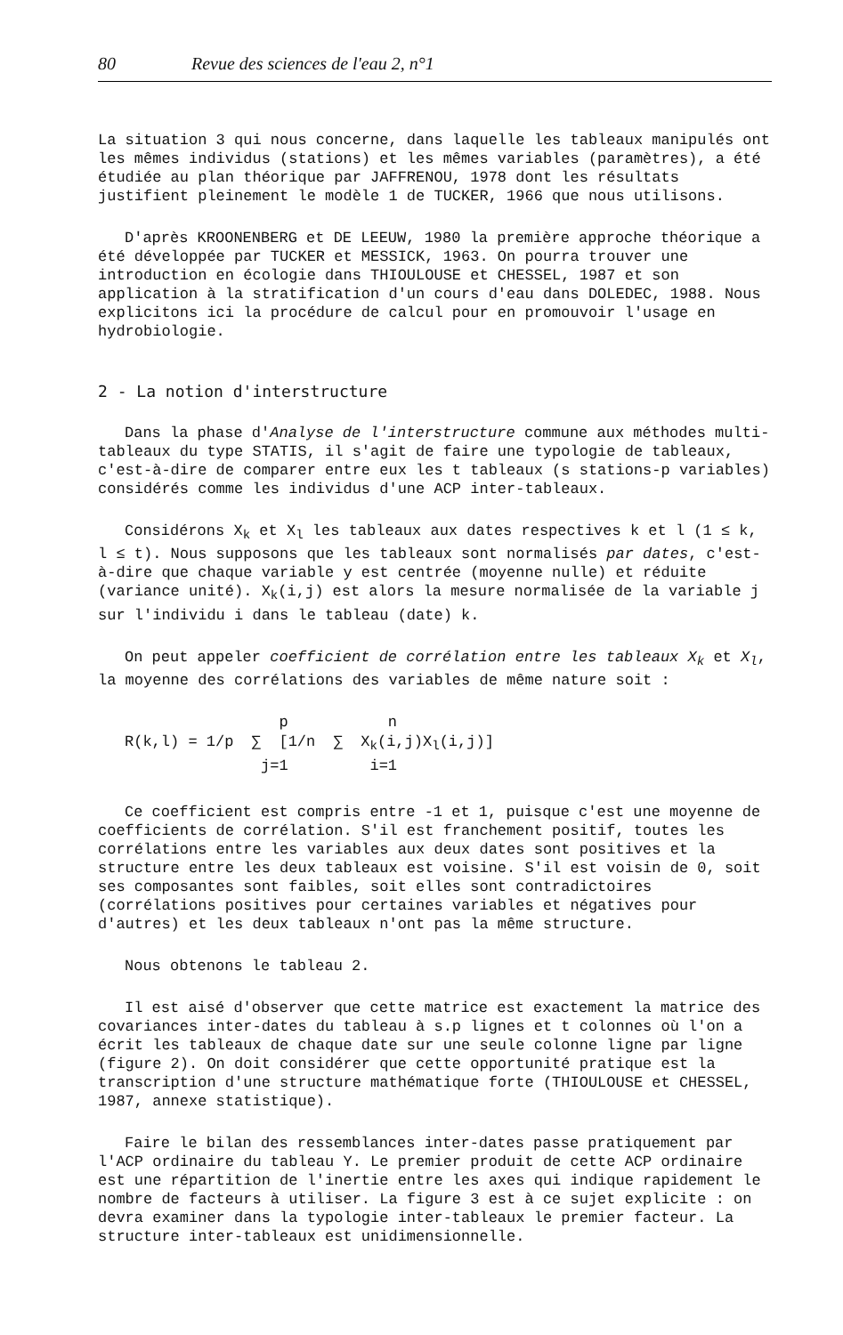80 Revue des sciences de l'eau 2, n°1
La situation 3 qui nous concerne, dans laquelle les tableaux manipulés ont les mêmes individus (stations) et les mêmes variables (paramètres), a été étudiée au plan théorique par JAFFRENOU, 1978 dont les résultats justifient pleinement le modèle 1 de TUCKER, 1966 que nous utilisons.
D'après KROONENBERG et DE LEEUW, 1980 la première approche théorique a été développée par TUCKER et MESSICK, 1963. On pourra trouver une introduction en écologie dans THIOULOUSE et CHESSEL, 1987 et son application à la stratification d'un cours d'eau dans DOLEDEC, 1988. Nous explicitons ici la procédure de calcul pour en promouvoir l'usage en hydrobiologie.
2 - La notion d'interstructure
Dans la phase d'Analyse de l'interstructure commune aux méthodes multi-tableaux du type STATIS, il s'agit de faire une typologie de tableaux, c'est-à-dire de comparer entre eux les t tableaux (s stations-p variables) considérés comme les individus d'une ACP inter-tableaux.
Considérons X<sub>k</sub> et X<sub>l</sub> les tableaux aux dates respectives k et l (1 ≤ k, l ≤ t). Nous supposons que les tableaux sont normalisés par dates, c'est-à-dire que chaque variable y est centrée (moyenne nulle) et réduite (variance unité). X<sub>k</sub>(i,j) est alors la mesure normalisée de la variable j sur l'individu i dans le tableau (date) k.
On peut appeler coefficient de corrélation entre les tableaux X<sub>k</sub> et X<sub>l</sub>, la moyenne des corrélations des variables de même nature soit :
p n R(k,l) = 1/p ∑ [1/n ∑ X<sub>k</sub>(i,j)X<sub>l</sub>(i,j)] j=1 i=1
Ce coefficient est compris entre -1 et 1, puisque c'est une moyenne de coefficients de corrélation. S'il est franchement positif, toutes les corrélations entre les variables aux deux dates sont positives et la structure entre les deux tableaux est voisine. S'il est voisin de 0, soit ses composantes sont faibles, soit elles sont contradictoires (corrélations positives pour certaines variables et négatives pour d'autres) et les deux tableaux n'ont pas la même structure.
Nous obtenons le tableau 2.
Il est aisé d'observer que cette matrice est exactement la matrice des covariances inter-dates du tableau à s.p lignes et t colonnes où l'on a écrit les tableaux de chaque date sur une seule colonne ligne par ligne (figure 2). On doit considérer que cette opportunité pratique est la transcription d'une structure mathématique forte (THIOULOUSE et CHESSEL, 1987, annexe statistique).
Faire le bilan des ressemblances inter-dates passe pratiquement par l'ACP ordinaire du tableau Y. Le premier produit de cette ACP ordinaire est une répartition de l'inertie entre les axes qui indique rapidement le nombre de facteurs à utiliser. La figure 3 est à ce sujet explicite : on devra examiner dans la typologie inter-tableaux le premier facteur. La structure inter-tableaux est unidimensionnelle.